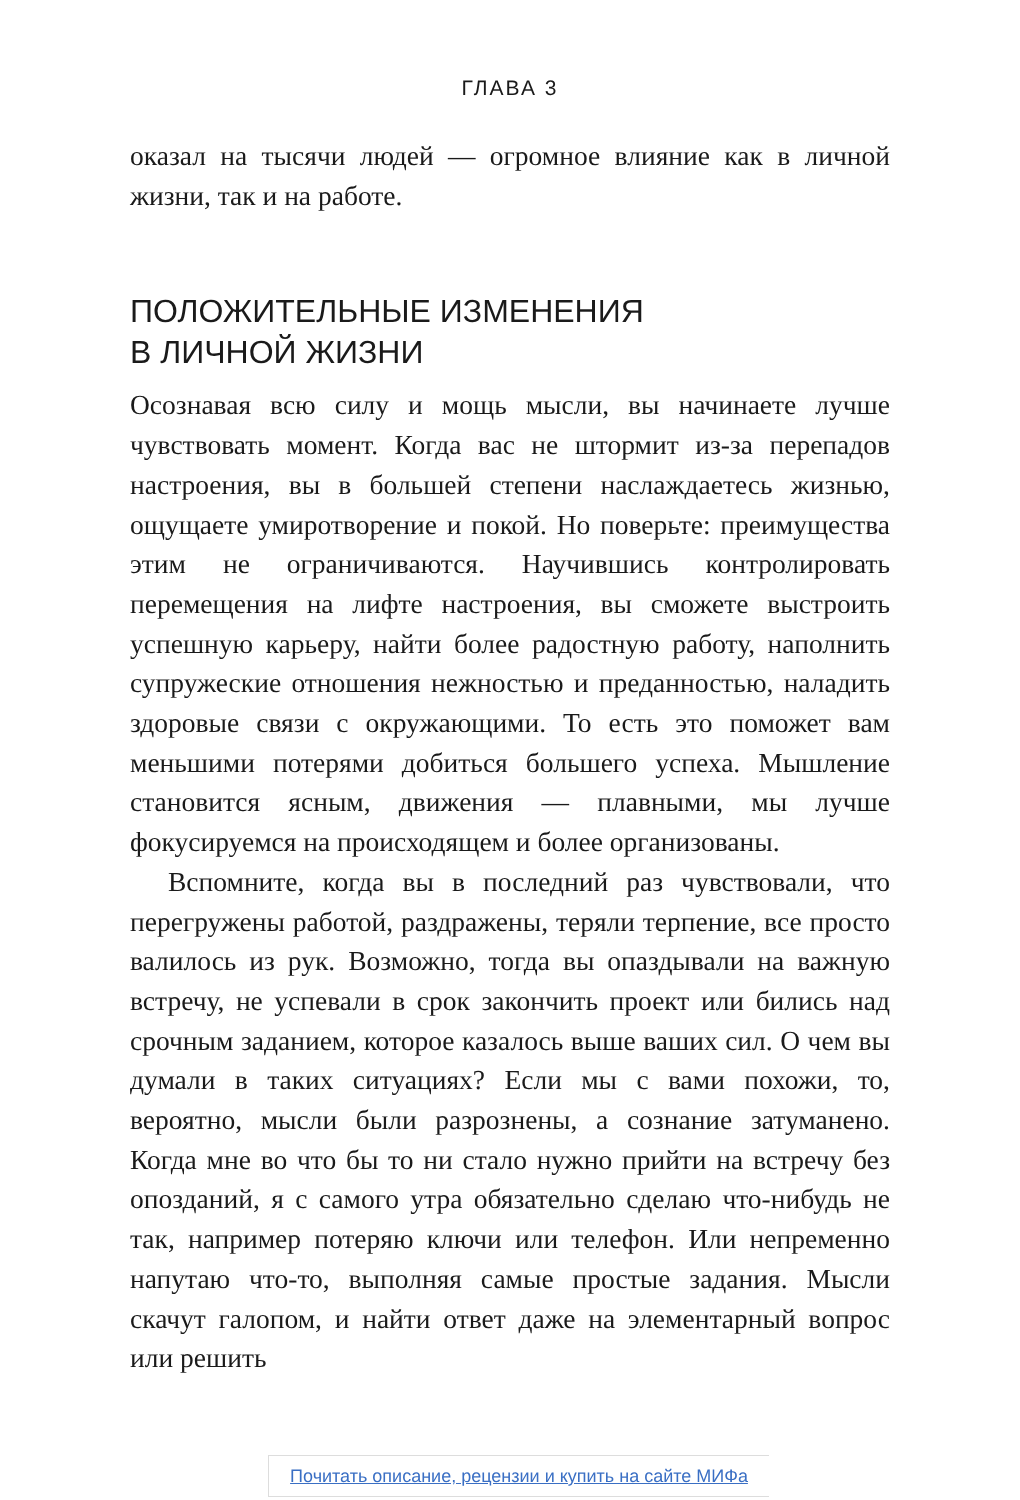ГЛАВА 3
оказал на тысячи людей — огромное влияние как в личной жизни, так и на работе.
ПОЛОЖИТЕЛЬНЫЕ ИЗМЕНЕНИЯ
В ЛИЧНОЙ ЖИЗНИ
Осознавая всю силу и мощь мысли, вы начинаете лучше чувствовать момент. Когда вас не штормит из-за перепадов настроения, вы в большей степени наслаждаетесь жизнью, ощущаете умиротворение и покой. Но поверьте: преимущества этим не ограничиваются. Научившись контролировать перемещения на лифте настроения, вы сможете выстроить успешную карьеру, найти более радостную работу, наполнить супружеские отношения нежностью и преданностью, наладить здоровые связи с окружающими. То есть это поможет вам меньшими потерями добиться большего успеха. Мышление становится ясным, движения — плавными, мы лучше фокусируемся на происходящем и более организованы.
Вспомните, когда вы в последний раз чувствовали, что перегружены работой, раздражены, теряли терпение, все просто валилось из рук. Возможно, тогда вы опаздывали на важную встречу, не успевали в срок закончить проект или бились над срочным заданием, которое казалось выше ваших сил. О чем вы думали в таких ситуациях? Если мы с вами похожи, то, вероятно, мысли были разрознены, а сознание затуманено. Когда мне во что бы то ни стало нужно прийти на встречу без опозданий, я с самого утра обязательно сделаю что-нибудь не так, например потеряю ключи или телефон. Или непременно напутаю что-то, выполняя самые простые задания. Мысли скачут галопом, и найти ответ даже на элементарный вопрос или решить
Почитать описание, рецензии и купить на сайте МИФа